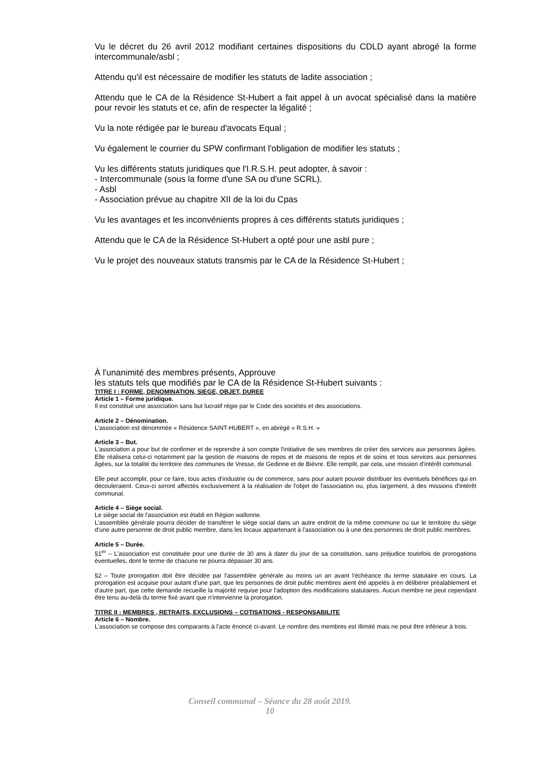Vu le décret du 26 avril 2012 modifiant certaines dispositions du CDLD ayant abrogé la forme intercommunale/asbl ;
Attendu qu'il est nécessaire de modifier les statuts de ladite association ;
Attendu que le CA de la Résidence St-Hubert a fait appel à un avocat spécialisé dans la matière pour revoir les statuts et ce, afin de respecter la légalité ;
Vu la note rédigée par le bureau d'avocats Equal ;
Vu également le courrier du SPW confirmant l'obligation de modifier les statuts ;
Vu les différents statuts juridiques que l'I.R.S.H. peut adopter, à savoir :
- Intercommunale (sous la forme d'une SA ou d'une SCRL).
- Asbl
- Association prévue au chapitre XII de la loi du Cpas
Vu les avantages et les inconvénients propres à ces différents statuts juridiques ;
Attendu que le CA de la Résidence St-Hubert a opté pour une asbl pure ;
Vu le projet des nouveaux statuts transmis par le CA de la Résidence St-Hubert ;
À l'unanimité des membres présents, Approuve
les statuts tels que modifiés par le CA de la Résidence St-Hubert suivants :
TITRE I : FORME, DENOMINATION, SIEGE, OBJET, DUREE
Article 1 – Forme juridique.
Il est constitué une association sans but lucratif régie par le Code des sociétés et des associations.
Article 2 – Dénomination.
L'association est dénommée « Résidence SAINT-HUBERT », en abrégé « R.S.H. »
Article 3 – But.
L'association a pour but de confirmer et de reprendre à son compte l'initiative de ses membres de créer des services aux personnes âgées. Elle réalisera celui-ci notamment par la gestion de maisons de repos et de maisons de repos et de soins et tous services aux personnes âgées, sur la totalité du territoire des communes de Vresse, de Gedinne et de Bièvre. Elle remplit, par cela, une mission d'intérêt communal.
Elle peut accomplir, pour ce faire, tous actes d'industrie ou de commerce, sans pour autant pouvoir distribuer les éventuels bénéfices qui en découleraient. Ceux-ci seront affectés exclusivement à la réalisation de l'objet de l'association ou, plus largement, à des missions d'intérêt communal.
Article 4 – Siège social.
Le siège social de l'association est établi en Région wallonne.
L'assemblée générale pourra décider de transférer le siège social dans un autre endroit de la même commune ou sur le territoire du siège d'une autre personne de droit public membre, dans les locaux appartenant à l'association ou à une des personnes de droit public membres.
Article 5 – Durée.
§1<sup>er</sup> – L'association est constituée pour une durée de 30 ans à dater du jour de sa constitution, sans préjudice toutefois de prorogations éventuelles, dont le terme de chacune ne pourra dépasser 30 ans.
§2 – Toute prorogation doit être décidée par l'assemblée générale au moins un an avant l'échéance du terme statutaire en cours. La prorogation est acquise pour autant d'une part, que les personnes de droit public membres aient été appelés à en délibérer préalablement et d'autre part, que cette demande recueille la majorité requise pour l'adoption des modifications statutaires. Aucun membre ne peut cependant être tenu au-delà du terme fixé avant que n'intervienne la prorogation.
TITRE II : MEMBRES , RETRAITS, EXCLUSIONS – COTISATIONS - RESPONSABILITE
Article 6 – Nombre.
L'association se compose des comparants à l'acte énoncé ci-avant. Le nombre des membres est illimité mais ne peut être inférieur à trois.
Conseil communal – Séance du 28 août 2019.
10